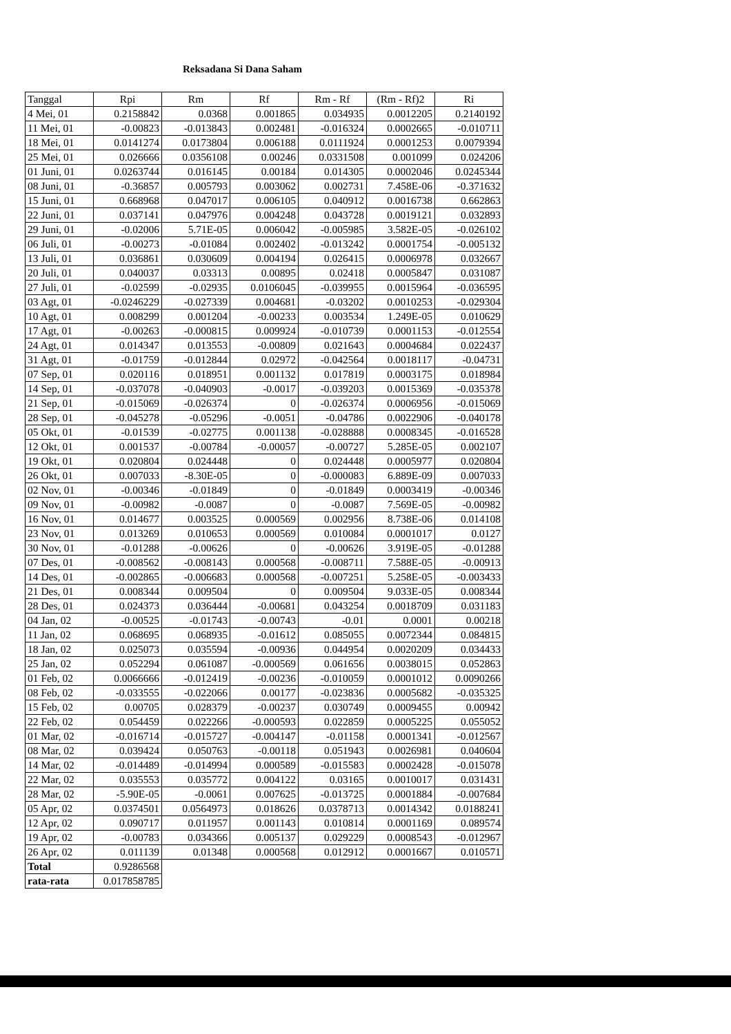Reksadana Si Dana Saham
| Tanggal | Rpi | Rm | Rf | Rm - Rf | (Rm - Rf)2 | Ri |
| --- | --- | --- | --- | --- | --- | --- |
| 4 Mei, 01 | 0.2158842 | 0.0368 | 0.001865 | 0.034935 | 0.0012205 | 0.2140192 |
| 11 Mei, 01 | -0.00823 | -0.013843 | 0.002481 | -0.016324 | 0.0002665 | -0.010711 |
| 18 Mei, 01 | 0.0141274 | 0.0173804 | 0.006188 | 0.0111924 | 0.0001253 | 0.0079394 |
| 25 Mei, 01 | 0.026666 | 0.0356108 | 0.00246 | 0.0331508 | 0.001099 | 0.024206 |
| 01 Juni, 01 | 0.0263744 | 0.016145 | 0.00184 | 0.014305 | 0.0002046 | 0.0245344 |
| 08 Juni, 01 | -0.36857 | 0.005793 | 0.003062 | 0.002731 | 7.458E-06 | -0.371632 |
| 15 Juni, 01 | 0.668968 | 0.047017 | 0.006105 | 0.040912 | 0.0016738 | 0.662863 |
| 22 Juni, 01 | 0.037141 | 0.047976 | 0.004248 | 0.043728 | 0.0019121 | 0.032893 |
| 29 Juni, 01 | -0.02006 | 5.71E-05 | 0.006042 | -0.005985 | 3.582E-05 | -0.026102 |
| 06 Juli, 01 | -0.00273 | -0.01084 | 0.002402 | -0.013242 | 0.0001754 | -0.005132 |
| 13 Juli, 01 | 0.036861 | 0.030609 | 0.004194 | 0.026415 | 0.0006978 | 0.032667 |
| 20 Juli, 01 | 0.040037 | 0.03313 | 0.00895 | 0.02418 | 0.0005847 | 0.031087 |
| 27 Juli, 01 | -0.02599 | -0.02935 | 0.0106045 | -0.039955 | 0.0015964 | -0.036595 |
| 03 Agt, 01 | -0.0246229 | -0.027339 | 0.004681 | -0.03202 | 0.0010253 | -0.029304 |
| 10 Agt, 01 | 0.008299 | 0.001204 | -0.00233 | 0.003534 | 1.249E-05 | 0.010629 |
| 17 Agt, 01 | -0.00263 | -0.000815 | 0.009924 | -0.010739 | 0.0001153 | -0.012554 |
| 24 Agt, 01 | 0.014347 | 0.013553 | -0.00809 | 0.021643 | 0.0004684 | 0.022437 |
| 31 Agt, 01 | -0.01759 | -0.012844 | 0.02972 | -0.042564 | 0.0018117 | -0.04731 |
| 07 Sep, 01 | 0.020116 | 0.018951 | 0.001132 | 0.017819 | 0.0003175 | 0.018984 |
| 14 Sep, 01 | -0.037078 | -0.040903 | -0.0017 | -0.039203 | 0.0015369 | -0.035378 |
| 21 Sep, 01 | -0.015069 | -0.026374 | 0 | -0.026374 | 0.0006956 | -0.015069 |
| 28 Sep, 01 | -0.045278 | -0.05296 | -0.0051 | -0.04786 | 0.0022906 | -0.040178 |
| 05 Okt, 01 | -0.01539 | -0.02775 | 0.001138 | -0.028888 | 0.0008345 | -0.016528 |
| 12 Okt, 01 | 0.001537 | -0.00784 | -0.00057 | -0.00727 | 5.285E-05 | 0.002107 |
| 19 Okt, 01 | 0.020804 | 0.024448 | 0 | 0.024448 | 0.0005977 | 0.020804 |
| 26 Okt, 01 | 0.007033 | -8.30E-05 | 0 | -0.000083 | 6.889E-09 | 0.007033 |
| 02 Nov, 01 | -0.00346 | -0.01849 | 0 | -0.01849 | 0.0003419 | -0.00346 |
| 09 Nov, 01 | -0.00982 | -0.0087 | 0 | -0.0087 | 7.569E-05 | -0.00982 |
| 16 Nov, 01 | 0.014677 | 0.003525 | 0.000569 | 0.002956 | 8.738E-06 | 0.014108 |
| 23 Nov, 01 | 0.013269 | 0.010653 | 0.000569 | 0.010084 | 0.0001017 | 0.0127 |
| 30 Nov, 01 | -0.01288 | -0.00626 | 0 | -0.00626 | 3.919E-05 | -0.01288 |
| 07 Des, 01 | -0.008562 | -0.008143 | 0.000568 | -0.008711 | 7.588E-05 | -0.00913 |
| 14 Des, 01 | -0.002865 | -0.006683 | 0.000568 | -0.007251 | 5.258E-05 | -0.003433 |
| 21 Des, 01 | 0.008344 | 0.009504 | 0 | 0.009504 | 9.033E-05 | 0.008344 |
| 28 Des, 01 | 0.024373 | 0.036444 | -0.00681 | 0.043254 | 0.0018709 | 0.031183 |
| 04 Jan, 02 | -0.00525 | -0.01743 | -0.00743 | -0.01 | 0.0001 | 0.00218 |
| 11 Jan, 02 | 0.068695 | 0.068935 | -0.01612 | 0.085055 | 0.0072344 | 0.084815 |
| 18 Jan, 02 | 0.025073 | 0.035594 | -0.00936 | 0.044954 | 0.0020209 | 0.034433 |
| 25 Jan, 02 | 0.052294 | 0.061087 | -0.000569 | 0.061656 | 0.0038015 | 0.052863 |
| 01 Feb, 02 | 0.0066666 | -0.012419 | -0.00236 | -0.010059 | 0.0001012 | 0.0090266 |
| 08 Feb, 02 | -0.033555 | -0.022066 | 0.00177 | -0.023836 | 0.0005682 | -0.035325 |
| 15 Feb, 02 | 0.00705 | 0.028379 | -0.00237 | 0.030749 | 0.0009455 | 0.00942 |
| 22 Feb, 02 | 0.054459 | 0.022266 | -0.000593 | 0.022859 | 0.0005225 | 0.055052 |
| 01 Mar, 02 | -0.016714 | -0.015727 | -0.004147 | -0.01158 | 0.0001341 | -0.012567 |
| 08 Mar, 02 | 0.039424 | 0.050763 | -0.00118 | 0.051943 | 0.0026981 | 0.040604 |
| 14 Mar, 02 | -0.014489 | -0.014994 | 0.000589 | -0.015583 | 0.0002428 | -0.015078 |
| 22 Mar, 02 | 0.035553 | 0.035772 | 0.004122 | 0.03165 | 0.0010017 | 0.031431 |
| 28 Mar, 02 | -5.90E-05 | -0.0061 | 0.007625 | -0.013725 | 0.0001884 | -0.007684 |
| 05 Apr, 02 | 0.0374501 | 0.0564973 | 0.018626 | 0.0378713 | 0.0014342 | 0.0188241 |
| 12 Apr, 02 | 0.090717 | 0.011957 | 0.001143 | 0.010814 | 0.0001169 | 0.089574 |
| 19 Apr, 02 | -0.00783 | 0.034366 | 0.005137 | 0.029229 | 0.0008543 | -0.012967 |
| 26 Apr, 02 | 0.011139 | 0.01348 | 0.000568 | 0.012912 | 0.0001667 | 0.010571 |
| Total | 0.9286568 | | | | | |
| rata-rata | 0.017858785 | | | | | |